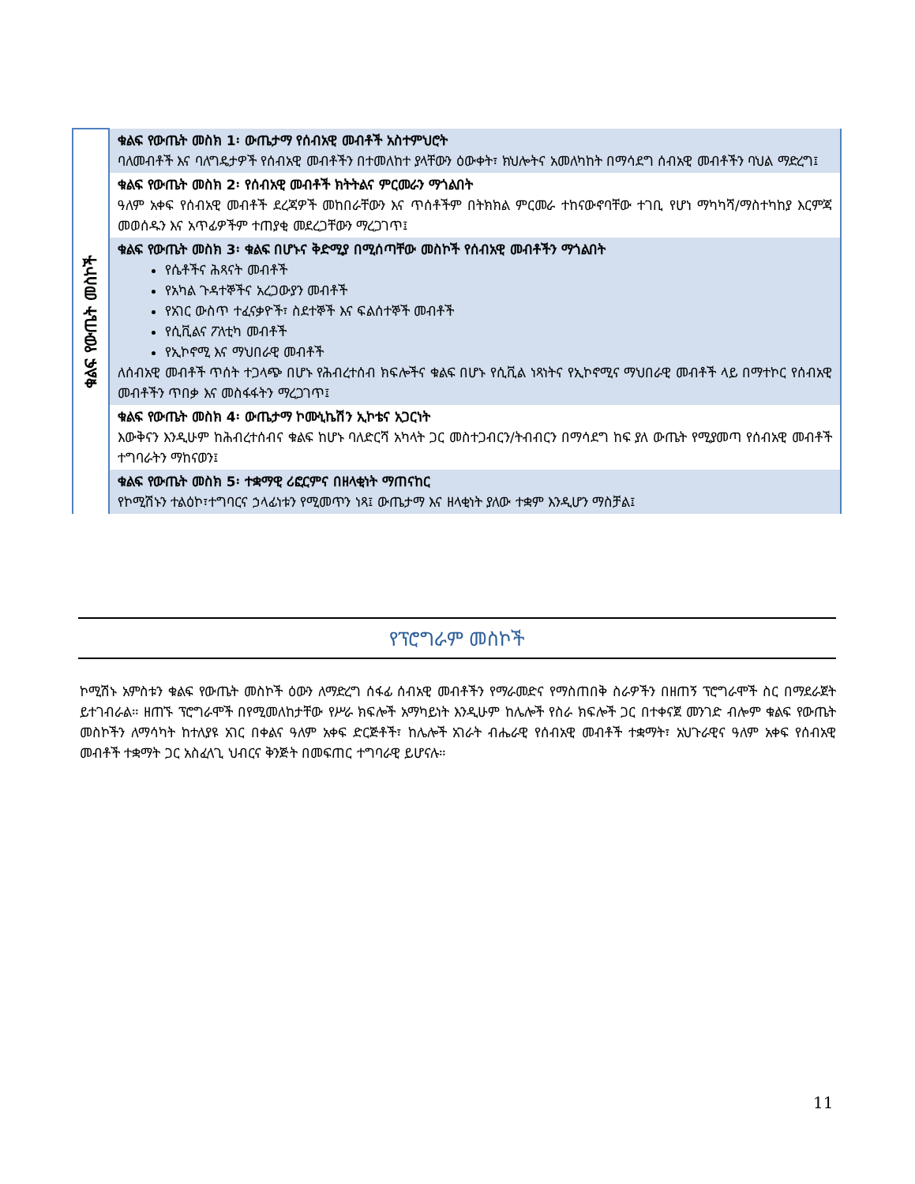| ቁልፍ የውጤት መስኮች | ቁልፍ የውጤት መስክ 1፡ ውጤታማ የሰብአዊ መብቶች አስተምህሮት ባለመብቶች እና ባለግዴታዎች የሰብአዊ መብቶችን በተመለከተ ያላቸውን ዕውቀት፣ ክህሎትና አመለካከት በማሳደግ ሰብአዊ መብቶችን ባህል ማድረግ፤ |
| | ቁልፍ የውጤት መስክ 2፡ የሰብአዊ መብቶች ክትትልና ምርመራን ማጎልበት ዓለም አቀፍ የሰብአዊ መብቶች ደረጃዎች መከበራቸውን እና ጥሰቶችም በትክክል ምርመራ ተከናውኖባቸው ተገቢ የሆነ ማካካሻ/ማስተካከያ እርምጃ መወሰዱን እና አጥፊዎችም ተጠያቂ መደረጋቸውን ማረጋገጥ፤ |
| | ቁልፍ የውጤት መስክ 3፡ ቁልፍ በሆኑና ቅድሚያ በሚሰጣቸው መስኮች የሰብአዊ መብቶችን ማጎልበት የሴቶችና ሕጻናት መብቶች የአካል ጉዳተኞችና አረጋውያን መብቶች የአገር ውስጥ ተፈናቃዮች፣ ስደተኞች እና ፍልሰተኞች መብቶች የሲቪልና ፖለቲካ መብቶች የኢኮኖሚ እና ማህበራዊ መብቶች ለሰብአዊ መብቶች ጥሰት ተጋላጭ በሆኑ የሕብረተሰብ ክፍሎችና ቁልፍ በሆኑ የሲቪል ነጻነትና የኢኮኖሚና ማህበራዊ መብቶች ላይ በማተኮር የሰብአዊ መብቶችን ጥበቃ እና መስፋፋትን ማረጋገጥ፤ |
| | ቁልፍ የውጤት መስክ 4፡ ውጤታማ ኮሙኒኬሽን ኢኮቴና አጋርነት እውቅናን እንዲሁም ከሕብረተሰብና ቁልፍ ከሆኑ ባለድርሻ አካላት ጋር መስተጋብርን/ትብብርን በማሳደግ ከፍ ያለ ውጤት የሚያመጣ የሰብአዊ መብቶች ተግባራትን ማከናወን፤ |
| | ቁልፍ የውጤት መስክ 5፡ ተቋማዊ ሪፎርምና በዘላቂነት ማጠናከር የኮሚሽኑን ተልዕኮ፣ተግባርና ኃላፊነቱን የሚመጥን ነጻ፤ ውጤታማ እና ዘላቂነት ያለው ተቋም እንዲሆን ማስቻል፤ |
የፕሮግራም መስኮች
ኮሚሽኑ አምስቱን ቁልፍ የውጤት መስኮች ዕውን ለማድረግ ሰፋፊ ሰብአዊ መብቶችን የማራመድና የማስጠበቅ ስራዎችን በዘጠኝ ፕሮግራሞች ስር በማደራጀት ይተገብራል። ዘጠኙ ፕሮግራሞች በየሚመለከታቸው የሥራ ክፍሎች አማካይነት እንዲሁም ከሌሎች የስራ ክፍሎች ጋር በተቀናጀ መንገድ ብሎም ቁልፍ የውጤት መስኮችን ለማሳካት ከተለያዩ አገር በቀልና ዓለም አቀፍ ድርጅቶች፣ ከሌሎች አገራት ብሔራዊ የሰብአዊ መብቶች ተቋማት፣ አህጉራዊና ዓለም አቀፍ የሰብአዊ መብቶች ተቋማት ጋር አስፈላጊ ህብርና ቅንጅት በመፍጠር ተግባራዊ ይሆናሉ።
11